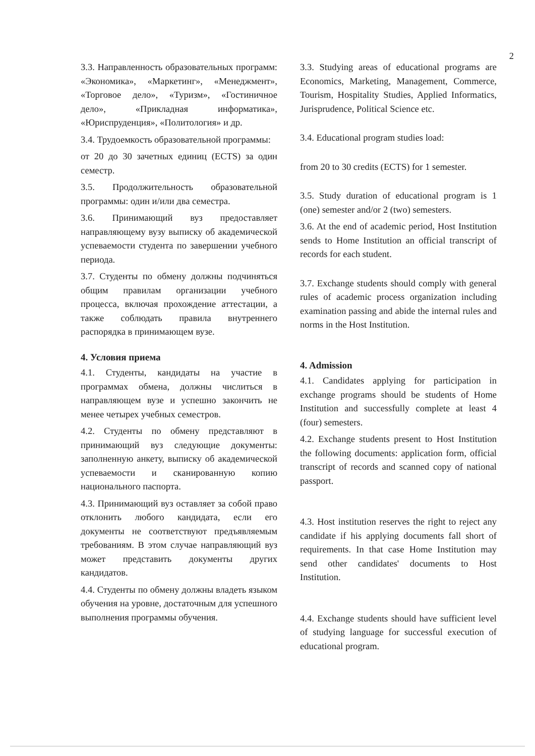2
3.3. Направленность образовательных программ: «Экономика», «Маркетинг», «Менеджмент», «Торговое дело», «Туризм», «Гостиничное дело», «Прикладная информатика», «Юриспруденция», «Политология» и др.
3.4. Трудоемкость образовательной программы:
от 20 до 30 зачетных единиц (ECTS) за один семестр.
3.5. Продолжительность образовательной программы: один и/или два семестра.
3.6. Принимающий вуз предоставляет направляющему вузу выписку об академической успеваемости студента по завершении учебного периода.
3.7. Студенты по обмену должны подчиняться общим правилам организации учебного процесса, включая прохождение аттестации, а также соблюдать правила внутреннего распорядка в принимающем вузе.
4. Условия приема
4.1. Студенты, кандидаты на участие в программах обмена, должны числиться в направляющем вузе и успешно закончить не менее четырех учебных семестров.
4.2. Студенты по обмену представляют в принимающий вуз следующие документы: заполненную анкету, выписку об академической успеваемости и сканированную копию национального паспорта.
4.3. Принимающий вуз оставляет за собой право отклонить любого кандидата, если его документы не соответствуют предъявляемым требованиям. В этом случае направляющий вуз может представить документы других кандидатов.
4.4. Студенты по обмену должны владеть языком обучения на уровне, достаточным для успешного выполнения программы обучения.
3.3. Studying areas of educational programs are Economics, Marketing, Management, Commerce, Tourism, Hospitality Studies, Applied Informatics, Jurisprudence, Political Science etc.
3.4. Educational program studies load:
from 20 to 30 credits (ECTS) for 1 semester.
3.5. Study duration of educational program is 1 (one) semester and/or 2 (two) semesters.
3.6. At the end of academic period, Host Institution sends to Home Institution an official transcript of records for each student.
3.7. Exchange students should comply with general rules of academic process organization including examination passing and abide the internal rules and norms in the Host Institution.
4. Admission
4.1. Candidates applying for participation in exchange programs should be students of Home Institution and successfully complete at least 4 (four) semesters.
4.2. Exchange students present to Host Institution the following documents: application form, official transcript of records and scanned copy of national passport.
4.3. Host institution reserves the right to reject any candidate if his applying documents fall short of requirements. In that case Home Institution may send other candidates' documents to Host Institution.
4.4. Exchange students should have sufficient level of studying language for successful execution of educational program.